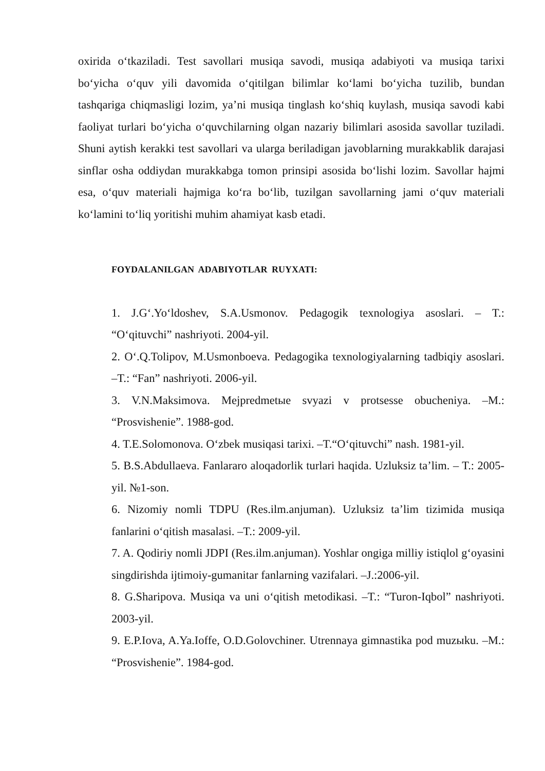oxirida o‘tkaziladi. Test savollari musiqa savodi, musiqa adabiyoti va musiqa tarixi bo‘yicha o‘quv yili davomida o‘qitilgan bilimlar ko‘lami bo‘yicha tuzilib, bundan tashqariga chiqmasligi lozim, ya’ni musiqa tinglash ko‘shiq kuylash, musiqa savodi kabi faoliyat turlari bo‘yicha o‘quvchilarning olgan nazariy bilimlari asosida savollar tuziladi. Shuni aytish kerakki test savollari va ularga beriladigan javoblarning murakkablik darajasi sinflar osha oddiydan murakkabga tomon prinsipi asosida bo‘lishi lozim. Savollar hajmi esa, o‘quv materiali hajmiga ko‘ra bo‘lib, tuzilgan savollarning jami o‘quv materiali ko‘lamini to‘liq yoritishi muhim ahamiyat kasb etadi.
FOYDALANILGAN ADABIYOTLAR RUYXATI:
1. J.G‘.Yo‘ldoshev, S.A.Usmonov. Pedagogik texnologiya asoslari. – T.: “O‘qituvchi” nashriyoti. 2004-yil.
2. O‘.Q.Tolipov, M.Usmonboeva. Pedagogika texnologiyalarning tadbiqiy asoslari. –T.: “Fan” nashriyoti. 2006-yil.
3. V.N.Maksimova. Mejpredmetыe svyazi v protsesse obucheniya. –M.: “Prosvishenie”. 1988-god.
4. T.E.Solomonova. O‘zbek musiqasi tarixi. –T.“O‘qituvchi” nash. 1981-yil.
5. B.S.Abdullaeva. Fanlararo aloqadorlik turlari haqida. Uzluksiz ta’lim. – T.: 2005-yil. №1-son.
6. Nizomiy nomli TDPU (Res.ilm.anjuman). Uzluksiz ta’lim tizimida musiqa fanlarini o‘qitish masalasi. –T.: 2009-yil.
7. A. Qodiriy nomli JDPI (Res.ilm.anjuman). Yoshlar ongiga milliy istiqlol g‘oyasini singdirishda ijtimoiy-gumanitar fanlarning vazifalari. –J.:2006-yil.
8. G.Sharipova. Musiqa va uni o‘qitish metodikasi. –T.: “Turon-Iqbol” nashriyoti. 2003-yil.
9. E.P.Iova, A.Ya.Ioffe, O.D.Golovchiner. Utrennaya gimnastika pod muzыku. –M.: “Prosvishenie”. 1984-god.